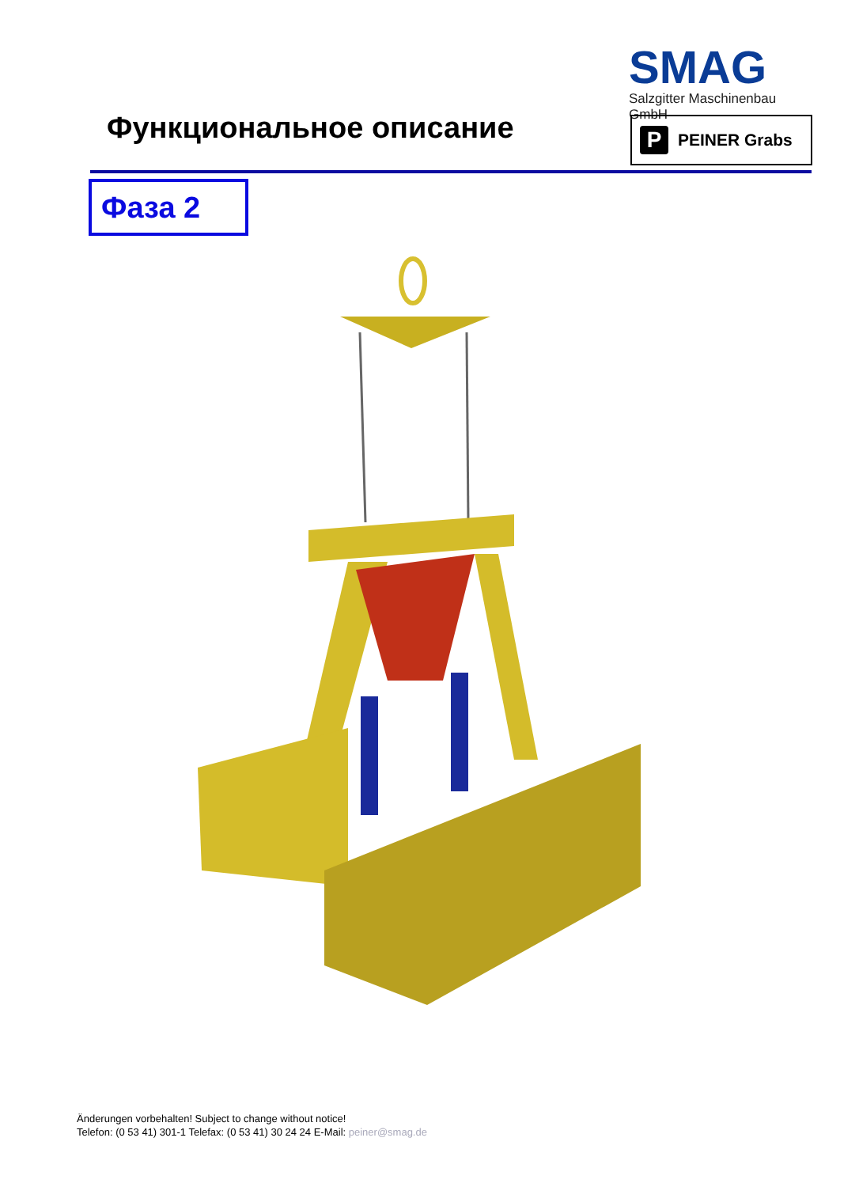SMAG
Salzgitter Maschinenbau GmbH
Функциональное описание
P
PEINER Grabs
Фаза 2
Änderungen vorbehalten! Subject to change without notice!
Telefon: (0 53 41) 301-1 Telefax: (0 53 41) 30 24 24 E-Mail: peiner@smag.de